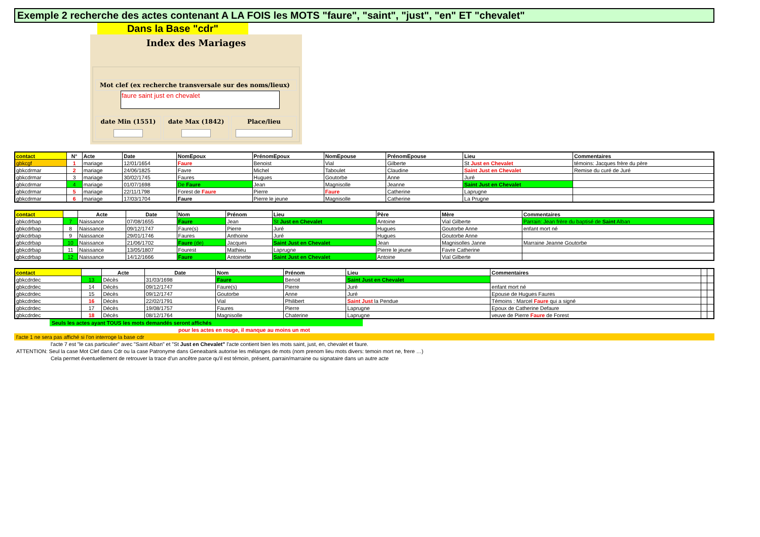Exemple 2 recherche des actes contenant A LA FOIS les MOTS "faure", "saint", "just", "en" ET "chevalet"
Dans la Base "cdr"
Index des Mariages
Mot clef (ex recherche transversale sur des noms/lieux)
faure saint just en chevalet
date Min (1551) date Max (1842) Place/lieu
| contact | N° | Acte | Date | NomEpoux | PrénomEpoux | NomEpouse | PrénomEpouse | Lieu | Commentaires |
| --- | --- | --- | --- | --- | --- | --- | --- | --- | --- |
| gbkcgf | 1 | mariage | 12/01/1654 | Faure | Benoist | Vial | Gilberte | St Just en Chevalet | témoins: Jacques frère du père |
| gbkcdrmar | 2 | mariage | 24/06/1825 | Favre | Michel | Taboulet | Claudine | Saint Just en Chevalet | Remise du curé de Juré |
| gbkcdrmar | 3 | mariage | 30/02/1745 | Faures | Hugues | Goutorbe | Anne | Juré | |
| gbkcdrmar | 4 | mariage | 01/07/1698 | De Faure | Jean | Magnisolle | Jeanne | Saint Just en Chevalet | |
| gbkcdrmar | 5 | mariage | 22/11/1798 | Forest de Faure | Pierre | Faure | Catherine | Laprugne | |
| gbkcdrmar | 6 | mariage | 17/03/1704 | Faure | Pierre le jeune | Magnisolle | Catherine | La Prugne | |
| contact | | Acte | Date | Nom | Prénom | Lieu | Père | Mère | Commentaires |
| --- | --- | --- | --- | --- | --- | --- | --- | --- | --- |
| gbkcdrbap | 7 | Naissance | 07/08/1655 | Faure | Jean | St Just en Chevalet | Antoine | Vial Gilberte | Parrain: Jean frère du baptisé de Saint Alban |
| gbkcdrbap | 8 | Naissance | 09/12/1747 | Faure(s) | Pierre | Juré | Hugues | Goutorbe Anne | enfant mort né |
| gbkcdrbap | 9 | Naissance | 29/01/1746 | Faures | Anthoine | Juré | Hugues | Goutorbe Anne | |
| gbkcdrbap | 10 | Naissance | 21/06/1702 | Faure (de) | Jacques | Saint Just en Chevalet | Jean | Magnisolles Janne | Marraine Jeanne Goutorbe |
| gbkcdrbap | 11 | Naissance | 13/05/1807 | Fourest | Mathieu | Laprugne | Pierre le jeune | Favre Catherine | |
| gbkcdrbap | 12 | Naissance | 14/12/1666 | Faure | Antoinette | Saint Just en Chevalet | Antoine | Vial Gilberte | |
| contact | | Acte | Date | Nom | Prénom | Lieu | Commentaires | | |
| --- | --- | --- | --- | --- | --- | --- | --- | --- | --- |
| gbkcdrdec | 13 | Décès | 31/03/1698 | Faure | Benoit | Saint Just en Chevalet | | | |
| gbkcdrdec | 14 | Décès | 09/12/1747 | Faure(s) | Pierre | Juré | enfant mort né | | |
| gbkcdrdec | 15 | Décès | 09/12/1747 | Goutorbe | Anne | Juré | Epouse de Hugues Faures | | |
| gbkcdrdec | 16 | Décès | 22/02/1791 | Vial | Philibert | Saint Just la Pendue | Témoins : Marcel Faure qui a signé | | |
| gbkcdrdec | 17 | Décès | 19/08/1757 | Faures | Pierre | Laprugne | Epoux de Catherine Defaure | | |
| gbkcdrdec | 18 | Décès | 08/12/1764 | Magnisolle | Chaterine | Laprugne | veuve de Pierre Faure de Forest | | |
Seuls les actes ayant TOUS les mots demandés seront affichés
pour les actes en rouge, il manque au moins un mot
l'acte 1 ne sera pas affiché si l'on interroge la base cdr
l'acte 7 est "le cas particulier" avec "Saint Alban" et "St Just en Chevalet" l'acte contient bien les mots saint, just, en, chevalet et faure.
ATTENTION: Seul la case Mot Clef dans Cdr ou la case Patronyme dans Geneabank autorise les mélanges de mots (nom prenom lieu mots divers: temoin mort ne, frere …)
Cela permet éventuellement de retrouver la trace d'un ancêtre parce qu'il est témoin, présent, parrain/marraine ou signataire dans un autre acte